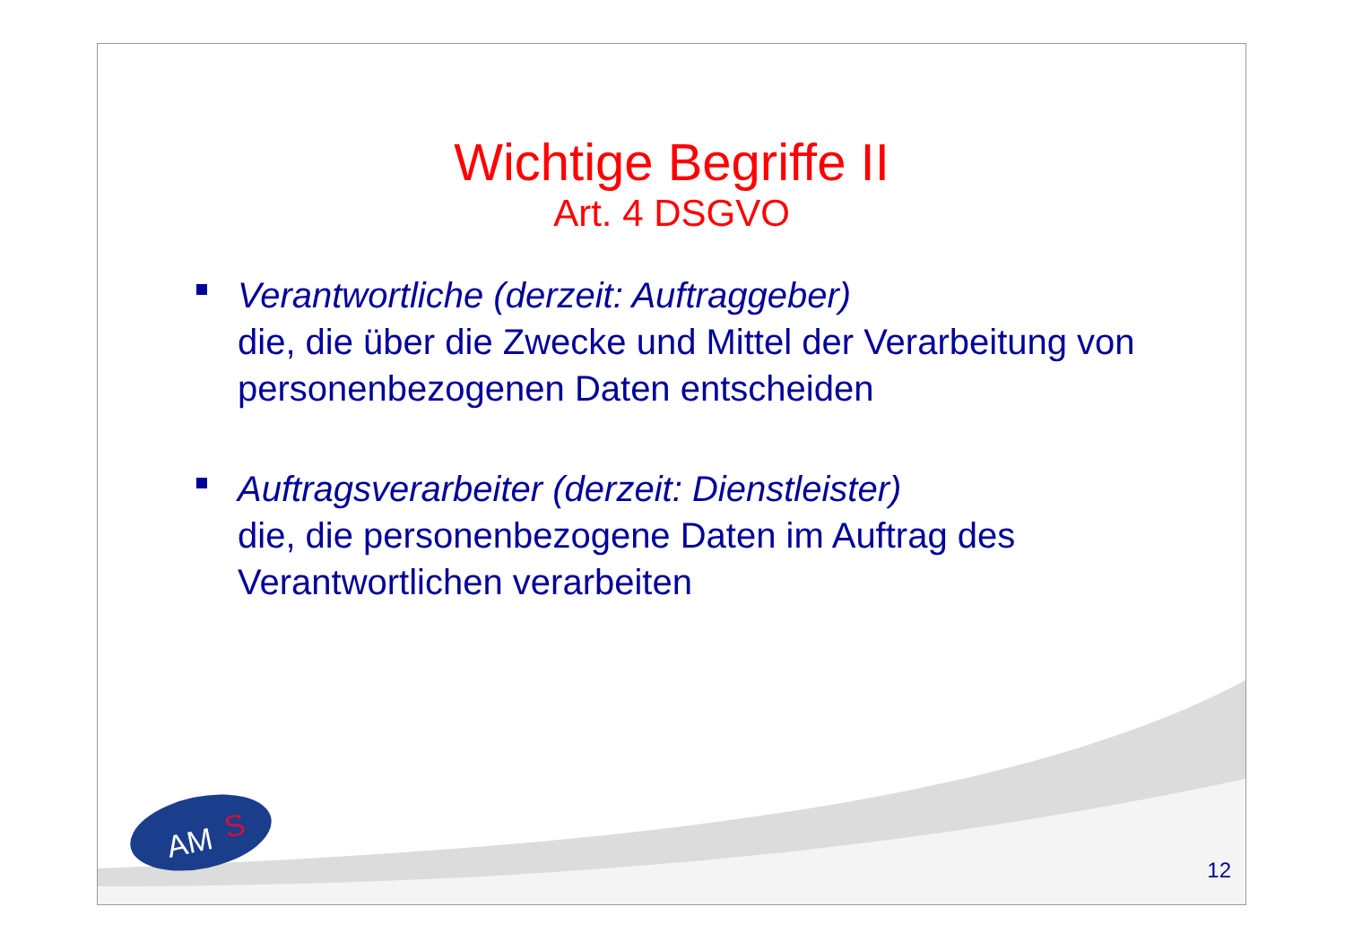Wichtige Begriffe II
Art. 4 DSGVO
Verantwortliche (derzeit: Auftraggeber)
die, die über die Zwecke und Mittel der Verarbeitung von personenbezogenen Daten entscheiden
Auftragsverarbeiter (derzeit: Dienstleister)
die, die personenbezogene Daten im Auftrag des Verantwortlichen verarbeiten
AM
S
12